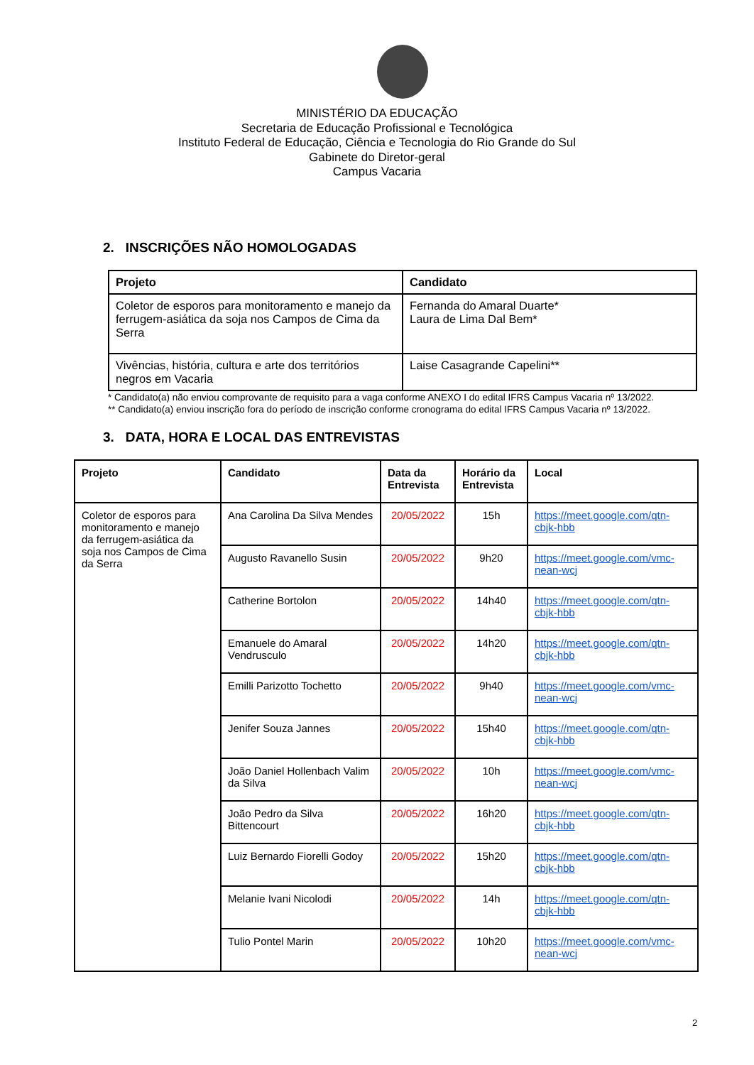MINISTÉRIO DA EDUCAÇÃO
Secretaria de Educação Profissional e Tecnológica
Instituto Federal de Educação, Ciência e Tecnologia do Rio Grande do Sul
Gabinete do Diretor-geral
Campus Vacaria
2. INSCRIÇÕES NÃO HOMOLOGADAS
| Projeto | Candidato |
| --- | --- |
| Coletor de esporos para monitoramento e manejo da ferrugem-asiática da soja nos Campos de Cima da Serra | Fernanda do Amaral Duarte* Laura de Lima Dal Bem* |
| Vivências, história, cultura e arte dos territórios negros em Vacaria | Laise Casagrande Capelini** |
* Candidato(a) não enviou comprovante de requisito para a vaga conforme ANEXO I do edital IFRS Campus Vacaria nº 13/2022.
** Candidato(a) enviou inscrição fora do período de inscrição conforme cronograma do edital IFRS Campus Vacaria nº 13/2022.
3. DATA, HORA E LOCAL DAS ENTREVISTAS
| Projeto | Candidato | Data da Entrevista | Horário da Entrevista | Local |
| --- | --- | --- | --- | --- |
| Coletor de esporos para monitoramento e manejo da ferrugem-asiática da soja nos Campos de Cima da Serra | Ana Carolina Da Silva Mendes | 20/05/2022 | 15h | https://meet.google.com/qtn-cbjk-hbb |
| | Augusto Ravanello Susin | 20/05/2022 | 9h20 | https://meet.google.com/vmc-nean-wcj |
| | Catherine Bortolon | 20/05/2022 | 14h40 | https://meet.google.com/qtn-cbjk-hbb |
| | Emanuele do Amaral Vendrusculo | 20/05/2022 | 14h20 | https://meet.google.com/qtn-cbjk-hbb |
| | Emilli Parizotto Tochetto | 20/05/2022 | 9h40 | https://meet.google.com/vmc-nean-wcj |
| | Jenifer Souza Jannes | 20/05/2022 | 15h40 | https://meet.google.com/qtn-cbjk-hbb |
| | João Daniel Hollenbach Valim da Silva | 20/05/2022 | 10h | https://meet.google.com/vmc-nean-wcj |
| | João Pedro da Silva Bittencourt | 20/05/2022 | 16h20 | https://meet.google.com/qtn-cbjk-hbb |
| | Luiz Bernardo Fiorelli Godoy | 20/05/2022 | 15h20 | https://meet.google.com/qtn-cbjk-hbb |
| | Melanie Ivani Nicolodi | 20/05/2022 | 14h | https://meet.google.com/qtn-cbjk-hbb |
| | Tulio Pontel Marin | 20/05/2022 | 10h20 | https://meet.google.com/vmc-nean-wcj |
2